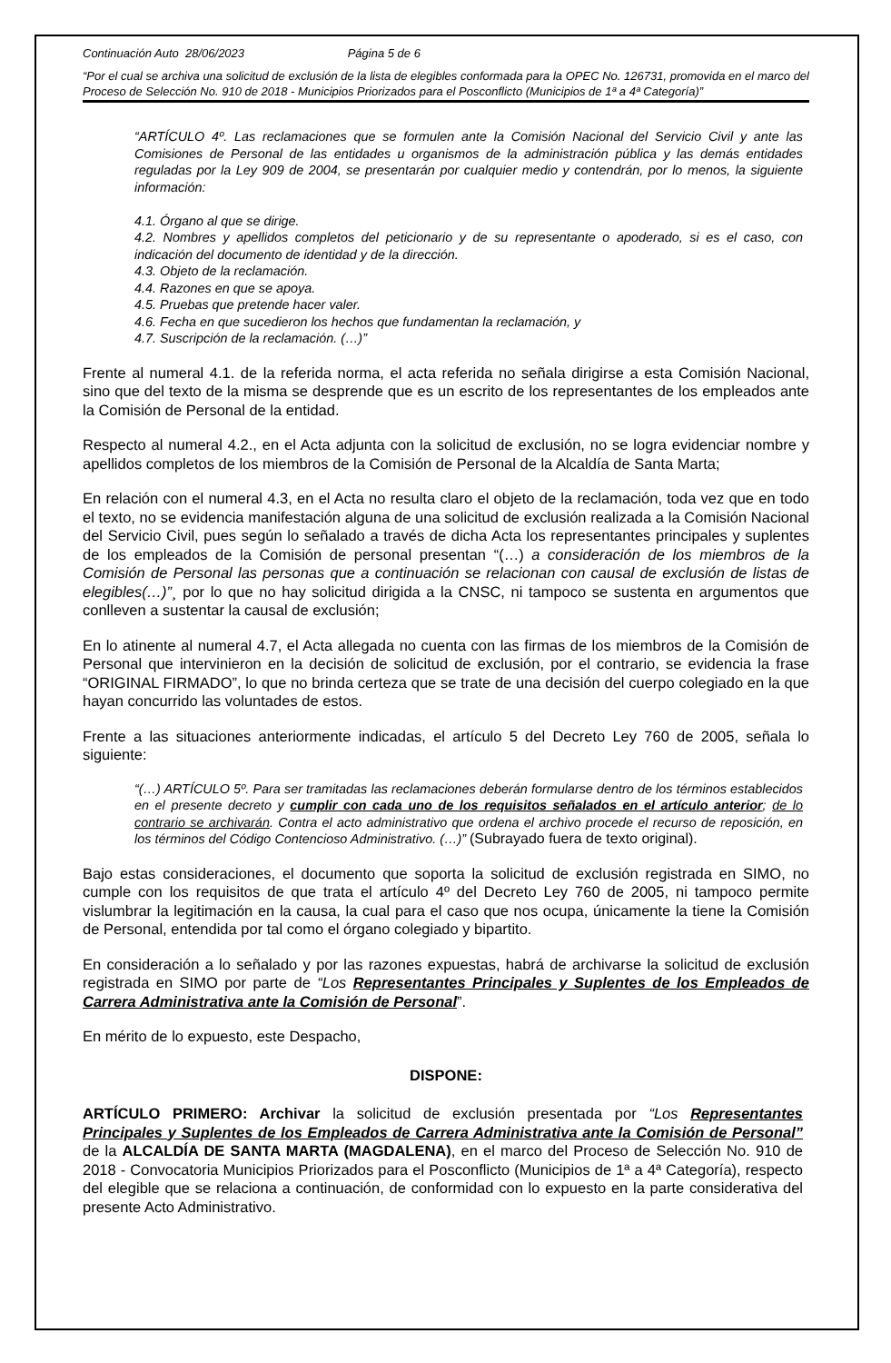Continuación Auto 28/06/2023 Página 5 de 6
“Por el cual se archiva una solicitud de exclusión de la lista de elegibles conformada para la OPEC No. 126731, promovida en el marco del Proceso de Selección No. 910 de 2018 - Municipios Priorizados para el Posconflicto (Municipios de 1ª a 4ª Categoría)”
“ARTÍCULO 4º. Las reclamaciones que se formulen ante la Comisión Nacional del Servicio Civil y ante las Comisiones de Personal de las entidades u organismos de la administración pública y las demás entidades reguladas por la Ley 909 de 2004, se presentarán por cualquier medio y contendrán, por lo menos, la siguiente información:
4.1. Órgano al que se dirige.
4.2. Nombres y apellidos completos del peticionario y de su representante o apoderado, si es el caso, con indicación del documento de identidad y de la dirección.
4.3. Objeto de la reclamación.
4.4. Razones en que se apoya.
4.5. Pruebas que pretende hacer valer.
4.6. Fecha en que sucedieron los hechos que fundamentan la reclamación, y
4.7. Suscripción de la reclamación. (…)”
Frente al numeral 4.1. de la referida norma, el acta referida no señala dirigirse a esta Comisión Nacional, sino que del texto de la misma se desprende que es un escrito de los representantes de los empleados ante la Comisión de Personal de la entidad.
Respecto al numeral 4.2., en el Acta adjunta con la solicitud de exclusión, no se logra evidenciar nombre y apellidos completos de los miembros de la Comisión de Personal de la Alcaldía de Santa Marta;
En relación con el numeral 4.3, en el Acta no resulta claro el objeto de la reclamación, toda vez que en todo el texto, no se evidencia manifestación alguna de una solicitud de exclusión realizada a la Comisión Nacional del Servicio Civil, pues según lo señalado a través de dicha Acta los representantes principales y suplentes de los empleados de la Comisión de personal presentan “(…) a consideración de los miembros de la Comisión de Personal las personas que a continuación se relacionan con causal de exclusión de listas de elegibles(…)”¸ por lo que no hay solicitud dirigida a la CNSC, ni tampoco se sustenta en argumentos que conlleven a sustentar la causal de exclusión;
En lo atinente al numeral 4.7, el Acta allegada no cuenta con las firmas de los miembros de la Comisión de Personal que intervinieron en la decisión de solicitud de exclusión, por el contrario, se evidencia la frase “ORIGINAL FIRMADO”, lo que no brinda certeza que se trate de una decisión del cuerpo colegiado en la que hayan concurrido las voluntades de estos.
Frente a las situaciones anteriormente indicadas, el artículo 5 del Decreto Ley 760 de 2005, señala lo siguiente:
“(…) ARTÍCULO 5º. Para ser tramitadas las reclamaciones deberán formularse dentro de los términos establecidos en el presente decreto y cumplir con cada uno de los requisitos señalados en el artículo anterior; de lo contrario se archivarán. Contra el acto administrativo que ordena el archivo procede el recurso de reposición, en los términos del Código Contencioso Administrativo. (…)” (Subrayado fuera de texto original).
Bajo estas consideraciones, el documento que soporta la solicitud de exclusión registrada en SIMO, no cumple con los requisitos de que trata el artículo 4º del Decreto Ley 760 de 2005, ni tampoco permite vislumbrar la legitimación en la causa, la cual para el caso que nos ocupa, únicamente la tiene la Comisión de Personal, entendida por tal como el órgano colegiado y bipartito.
En consideración a lo señalado y por las razones expuestas, habrá de archivarse la solicitud de exclusión registrada en SIMO por parte de “Los Representantes Principales y Suplentes de los Empleados de Carrera Administrativa ante la Comisión de Personal”.
En mérito de lo expuesto, este Despacho,
DISPONE:
ARTÍCULO PRIMERO: Archivar la solicitud de exclusión presentada por “Los Representantes Principales y Suplentes de los Empleados de Carrera Administrativa ante la Comisión de Personal” de la ALCALDÍA DE SANTA MARTA (MAGDALENA), en el marco del Proceso de Selección No. 910 de 2018 - Convocatoria Municipios Priorizados para el Posconflicto (Municipios de 1ª a 4ª Categoría), respecto del elegible que se relaciona a continuación, de conformidad con lo expuesto en la parte considerativa del presente Acto Administrativo.